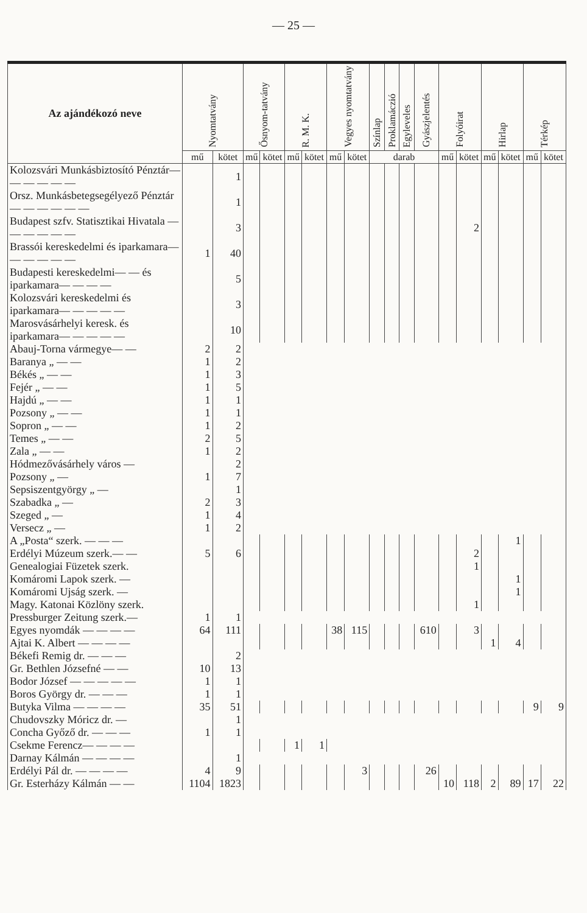— 25 —
| Az ajándékozó neve | Nyomtatvány | | Ősnyom-tatvány | | R. M. K. | | Vegyes nyomtatvány | | Színlap | Proklamáczió | Egyleveles | Gyászjelentés | Folyóirat | | Hirlap | | Térkép | |
| --- | --- | --- | --- | --- | --- | --- | --- | --- | --- | --- | --- | --- | --- | --- | --- | --- | --- | --- |
| | mű | kötet | mű | kötet | mű | kötet | mű | kötet | darab | | | | mű | kötet | mű | kötet | mű | kötet |
| Kolozsvári Munkásbiztosító Pénztár— — — — — — | | 1 | | | | | | | | | | | | | | | | |
| Orsz. Munkásbetegsegélyező Pénztár— — — — — — | | 1 | | | | | | | | | | | | | | | | |
| Budapest szfv. Statisztikai Hivatala — — — — — — | | 3 | | | | | | | | | | | | 2 | | | | |
| Brassói kereskedelmi és iparkamara— — — — — — | 1 | 40 | | | | | | | | | | | | | | | | |
| Budapesti kereskedelmi— — és iparkamara— — — — | | 5 | | | | | | | | | | | | | | | | |
| Kolozsvári kereskedelmi és iparkamara— — — — — | | 3 | | | | | | | | | | | | | | | | |
| Marosvásárhelyi keresk. és iparkamara— — — — — | | 10 | | | | | | | | | | | | | | | | |
| Abauj-Torna vármegye— — | 2 | 2 | | | | | | | | | | | | | | | | |
| Baranya „ — — | 1 | 2 | | | | | | | | | | | | | | | | |
| Békés „ — — | 1 | 3 | | | | | | | | | | | | | | | | |
| Fejér „ — — | 1 | 5 | | | | | | | | | | | | | | | | |
| Hajdú „ — — | 1 | 1 | | | | | | | | | | | | | | | | |
| Pozsony „ — — | 1 | 1 | | | | | | | | | | | | | | | | |
| Sopron „ — — | 1 | 2 | | | | | | | | | | | | | | | | |
| Temes „ — — | 2 | 5 | | | | | | | | | | | | | | | | |
| Zala „ — — | 1 | 2 | | | | | | | | | | | | | | | | |
| Hódmezővásárhely város — | | 2 | | | | | | | | | | | | | | | | |
| Pozsony „ — | 1 | 7 | | | | | | | | | | | | | | | | |
| Sepsiszentgyörgy „ — | | 1 | | | | | | | | | | | | | | | | |
| Szabadka „ — | 2 | 3 | | | | | | | | | | | | | | | | |
| Szeged „ — | 1 | 4 | | | | | | | | | | | | | | | | |
| Versecz „ — | 1 | 2 | | | | | | | | | | | | | | | | |
| A „Posta“ szerk. — — — | | | | | | | | | | | | | | | | 1 | | |
| Erdélyi Múzeum szerk.— — | 5 | 6 | | | | | | | | | | | | 2 | | | | |
| Genealogiai Füzetek szerk. | | | | | | | | | | | | | | 1 | | | | |
| Komáromi Lapok szerk. — | | | | | | | | | | | | | | | | 1 | | |
| Komáromi Ujság szerk. — | | | | | | | | | | | | | | | | 1 | | |
| Magy. Katonai Közlöny szerk. | | | | | | | | | | | | | | 1 | | | | |
| Pressburger Zeitung szerk.— | 1 | 1 | | | | | | | | | | | | | | | | |
| Egyes nyomdák — — — — | 64 | 111 | | | | | 38 | 115 | | | | 610 | | 3 | | | | |
| Ajtai K. Albert — — — — | | | | | | | | | | | | | | | 1 | 4 | | |
| Békefi Remig dr. — — — | | 2 | | | | | | | | | | | | | | | | |
| Gr. Bethlen Józsefné — — | 10 | 13 | | | | | | | | | | | | | | | | |
| Bodor József — — — — — | 1 | 1 | | | | | | | | | | | | | | | | |
| Boros György dr. — — — | 1 | 1 | | | | | | | | | | | | | | | | |
| Butyka Vilma — — — — | 35 | 51 | | | | | | | | | | | | | | | 9 | 9 |
| Chudovszky Móricz dr. — | | 1 | | | | | | | | | | | | | | | | |
| Concha Győző dr. — — — | 1 | 1 | | | | | | | | | | | | | | | | |
| Csekme Ferencz— — — — | | | | | 1 | 1 | | | | | | | | | | | | |
| Darnay Kálmán — — — — | | 1 | | | | | | | | | | | | | | | | |
| Erdélyi Pál dr. — — — — | 4 | 9 | | | | | | 3 | | | | 26 | | | | | | |
| Gr. Esterházy Kálmán — — | 1104 | 1823 | | | | | | | | | | | 10 | 118 | 2 | 89 | 17 | 22 |